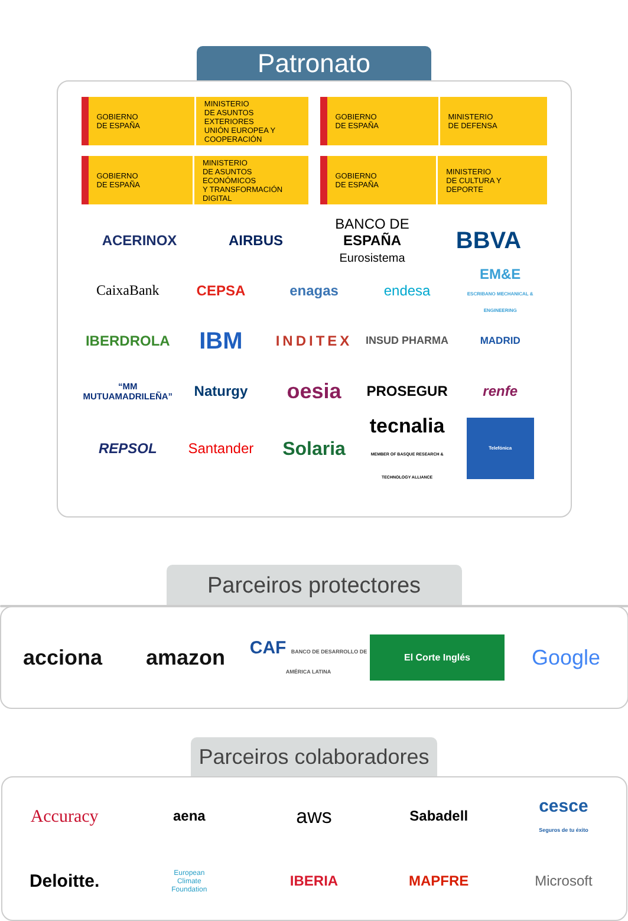Patronato
GOBIERNO
DE ESPAÑA
MINISTERIO
DE ASUNTOS EXTERIORES
UNIÓN EUROPEA Y
COOPERACIÓN
GOBIERNO
DE ESPAÑA
MINISTERIO
DE DEFENSA
GOBIERNO
DE ESPAÑA
MINISTERIO
DE ASUNTOS ECONÓMICOS
Y TRANSFORMACIÓN
DIGITAL
GOBIERNO
DE ESPAÑA
MINISTERIO
DE CULTURA Y DEPORTE
ACERINOX AIRBUS BANCO DE ESPAÑA
Eurosistema BBVA
CaixaBank CEPSA enagas endesa EM&E
ESCRIBANO MECHANICAL & ENGINEERING
IBERDROLA IBM INDITEX INSUD PHARMA MADRID
“MM MUTUAMADRILEÑA” Naturgy oesia PROSEGUR renfe
REPSOL Santander Solaria tecnalia
MEMBER OF BASQUE RESEARCH & TECHNOLOGY ALLIANCE Telefónica
Parceiros protectores
acciona amazon CAF BANCO DE DESARROLLO DE AMÉRICA LATINA El Corte Inglés Google
Parceiros colaboradores
Accuracy aena aws Sabadell cesce
Seguros de tu éxito
Deloitte. European
Climate
Foundation IBERIA MAPFRE Microsoft